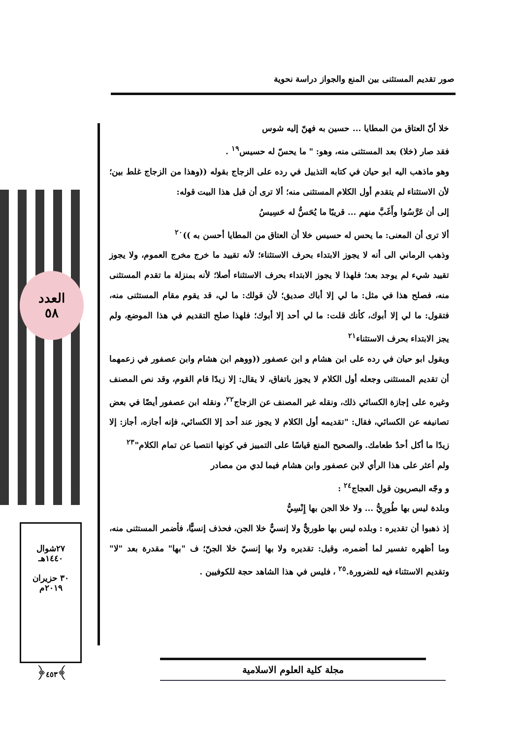صور تقديم المستثنى بين المنع والجواز دراسة نحوية
العدد
٥٨
٢٧شوال
١٤٤٠هـ
٣٠ حزيران
٢٠١٩م
﴿٤٥٣﴾
خلا أنّ العتاق من المطايا ... حسين به فهنّ إليه شوس
فقد صار (خلا) بعد المستثنى منه، وهو: " ما يحسّ له حسيس<sup>١٩</sup> .
وهو ماذهب اليه ابو حيان في كتابه التذييل في رده على الزجاج بقوله ((وهذا من الزجاج غلط بين؛ لأن الاستثناء لم يتقدم أول الكلام المستثنى منه؛ ألا ترى أن قبل هذا البيت قوله:
إلى أن عَرَّسُوا وأَغَبَّ منهم ... قريبًا ما يُحَسُّ له حَسِيسُ
ألا ترى أن المعنى: ما يحس له حسيس خلا أن العتاق من المطايا أحسن به ))<sup>٢٠</sup>
وذهب الرماني الى أنه لا يجوز الابتداء بحرف الاستثناء؛ لأنه تقييد ما خرج مخرج العموم، ولا يجوز تقييد شيء لم يوجد بعد؛ فلهذا لا يجوز الابتداء بحرف الاستثناء أصلا؛ لأنه بمنزلة ما تقدم المستثنى منه، فصلح هذا في مثل: ما لي إلا أباك صديق؛ لأن قولك: ما لي، قد يقوم مقام المستثنى منه، فتقول: ما لي إلا أبوك، كأنك قلت: ما لي أحد إلا أبوك؛ فلهذا صلح التقديم في هذا الموضع، ولم يجز الابتداء بحرف الاستثناء<sup>٢١</sup>
ويقول ابو حيان في رده على ابن هشام و ابن عصفور ((ووهم ابن هشام وابن عصفور في زعمهما أن تقديم المستثنى وجعله أول الكلام لا يجوز باتفاق، لا يقال: إلا زيدًا قام القوم، وقد نص المصنف وغيره على إجازة الكسائي ذلك، ونقله غير المصنف عن الزجاج<sup>٢٢</sup>، ونقله ابن عصفور أيضًا في بعض تصانيفه عن الكسائي، فقال: "تقديمه أول الكلام لا يجوز عند أحد إلا الكسائي، فإنه أجازه، أجاز: إلا زيدًا ما أكل أحدٌ طعامك. والصحيح المنع قياسًا على التمييز في كونها انتصبا عن تمام الكلام"<sup>٢٣</sup>
ولم أعثر على هذا الرأي لابن عصفور وابن هشام فيما لدي من مصادر
و وجّه البصريون قول العجاج<sup>٢٤</sup> :
وبلدة ليس بها طُورِيُّ ... ولا خلا الجن بها إِنْسِيُّ
إذ ذهبوا أن تقديره : وبلده ليس بها طوريٌّ ولا إنسيٌّ خلا الجن، فحذف إنسيًّا، فأضمر المستثنى منه، وما أظهره تفسير لما أضمره، وقيل: تقديره ولا بها إنسيّ خلا الجنّ؛ ف "بها" مقدرة بعد "لا" وتقديم الاستثناء فيه للضرورة.<sup>٢٥</sup> ، فليس في هذا الشاهد حجة للكوفيين .
مجلة كلية العلوم الاسلامية